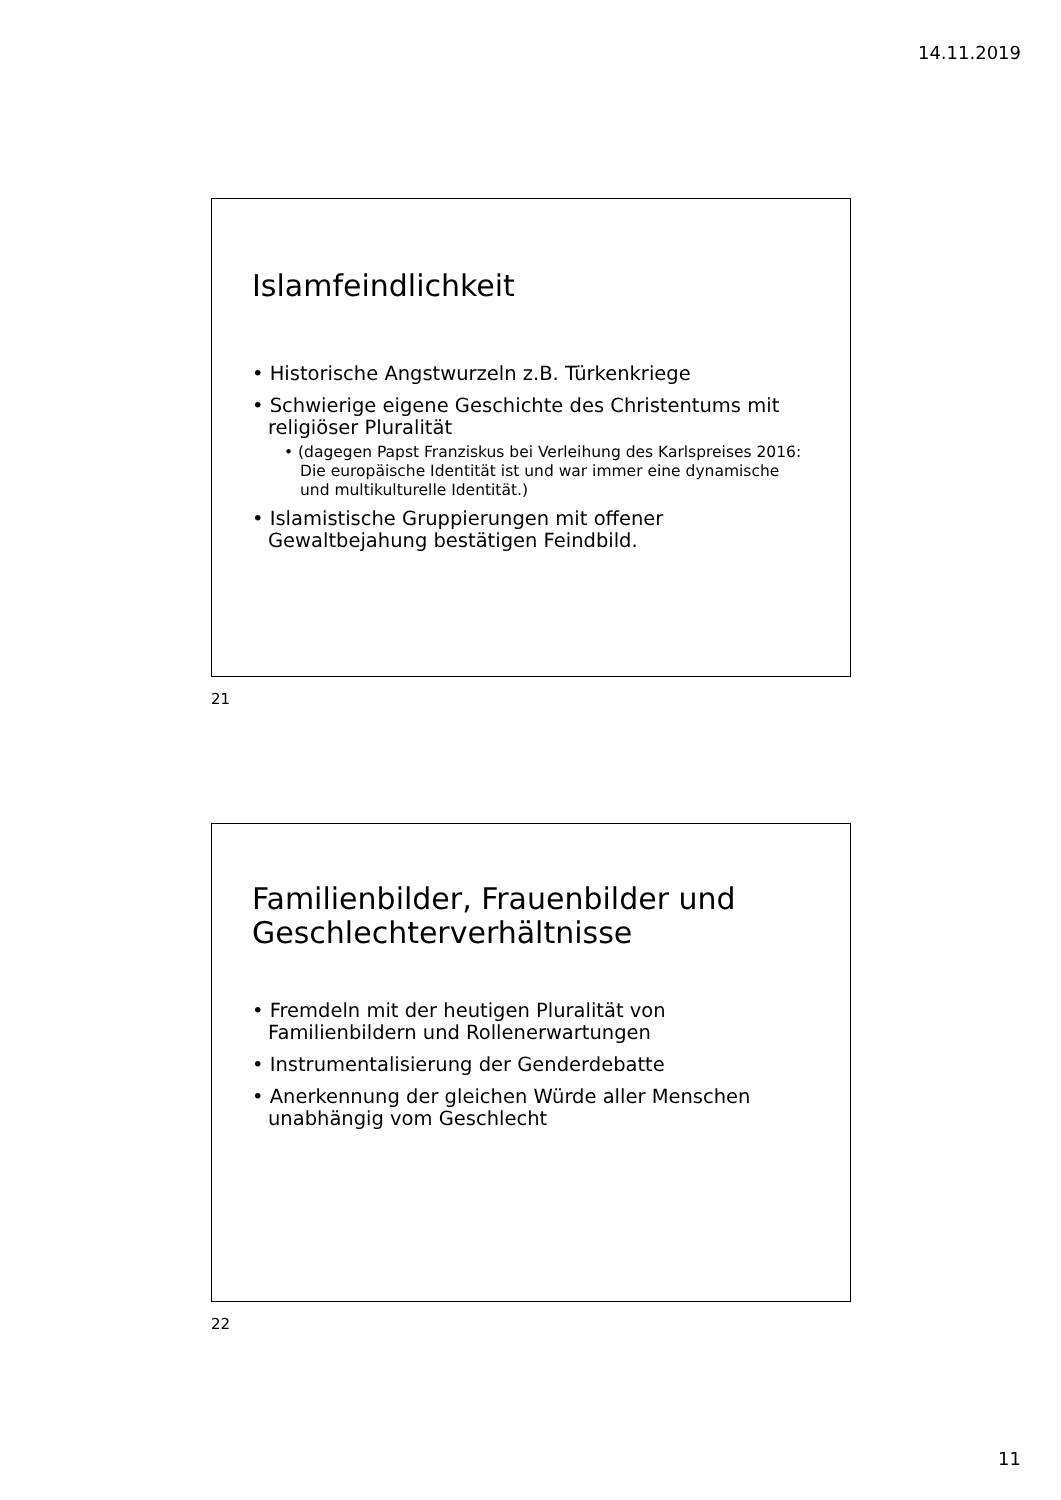14.11.2019
Islamfeindlichkeit
• Historische Angstwurzeln z.B. Türkenkriege
• Schwierige eigene Geschichte des Christentums mit religiöser Pluralität
• (dagegen Papst Franziskus bei Verleihung des Karlspreises 2016: Die europäische Identität ist und war immer eine dynamische und multikulturelle Identität.)
• Islamistische Gruppierungen mit offener Gewaltbejahung bestätigen Feindbild.
21
Familienbilder, Frauenbilder und Geschlechterverhältnisse
• Fremdeln mit der heutigen Pluralität von Familienbildern und Rollenerwartungen
• Instrumentalisierung der Genderdebatte
• Anerkennung der gleichen Würde aller Menschen unabhängig vom Geschlecht
22
11